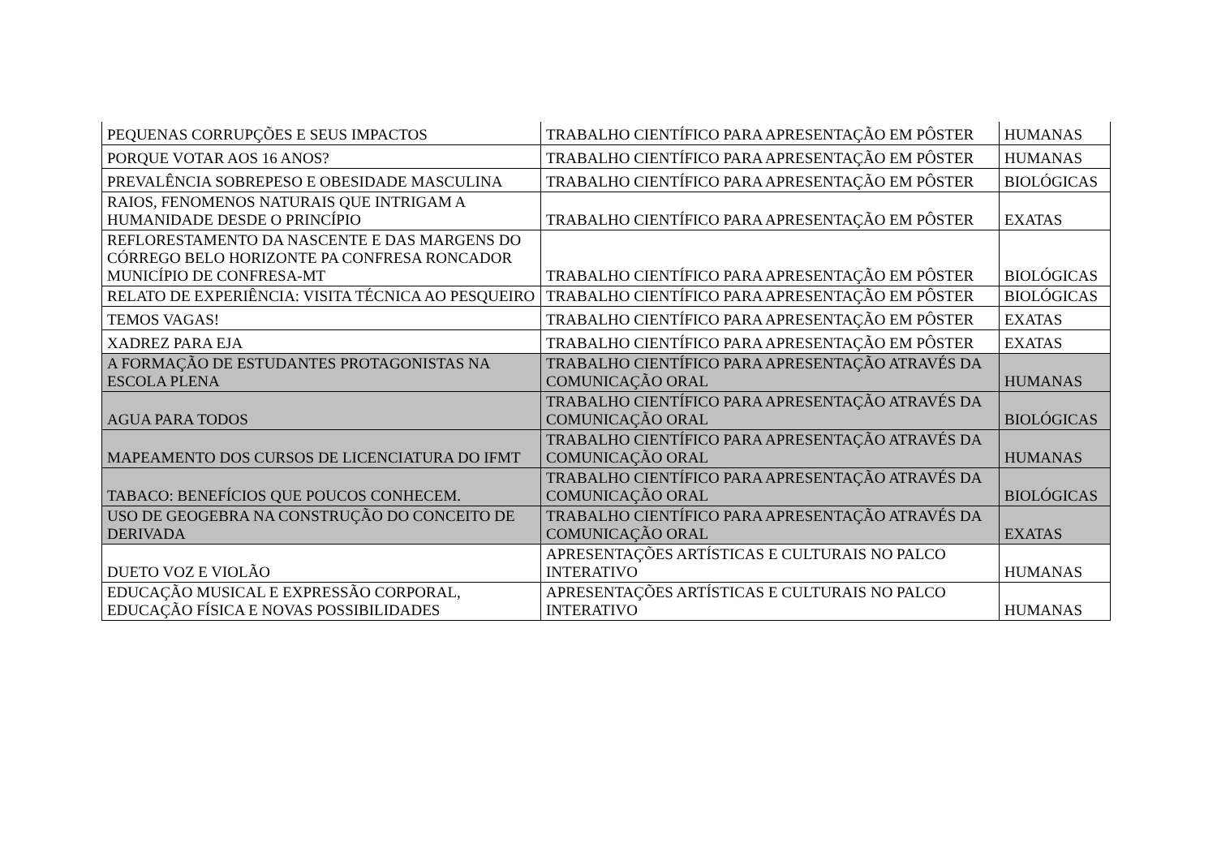| PEQUENAS CORRUPÇÕES E SEUS IMPACTOS | TRABALHO CIENTÍFICO PARA APRESENTAÇÃO EM PÔSTER | HUMANAS |
| PORQUE VOTAR AOS 16 ANOS? | TRABALHO CIENTÍFICO PARA APRESENTAÇÃO EM PÔSTER | HUMANAS |
| PREVALÊNCIA SOBREPESO E OBESIDADE MASCULINA | TRABALHO CIENTÍFICO PARA APRESENTAÇÃO EM PÔSTER | BIOLÓGICAS |
| RAIOS, FENOMENOS NATURAIS QUE INTRIGAM A HUMANIDADE DESDE O PRINCÍPIO | TRABALHO CIENTÍFICO PARA APRESENTAÇÃO EM PÔSTER | EXATAS |
| REFLORESTAMENTO DA NASCENTE E DAS MARGENS DO CÓRREGO BELO HORIZONTE PA CONFRESA RONCADOR MUNICÍPIO DE CONFRESA-MT | TRABALHO CIENTÍFICO PARA APRESENTAÇÃO EM PÔSTER | BIOLÓGICAS |
| RELATO DE EXPERIÊNCIA: VISITA TÉCNICA AO PESQUEIRO | TRABALHO CIENTÍFICO PARA APRESENTAÇÃO EM PÔSTER | BIOLÓGICAS |
| TEMOS VAGAS! | TRABALHO CIENTÍFICO PARA APRESENTAÇÃO EM PÔSTER | EXATAS |
| XADREZ PARA EJA | TRABALHO CIENTÍFICO PARA APRESENTAÇÃO EM PÔSTER | EXATAS |
| A FORMAÇÃO DE ESTUDANTES PROTAGONISTAS NA ESCOLA PLENA | TRABALHO CIENTÍFICO PARA APRESENTAÇÃO ATRAVÉS DA COMUNICAÇÃO ORAL | HUMANAS |
| AGUA PARA TODOS | TRABALHO CIENTÍFICO PARA APRESENTAÇÃO ATRAVÉS DA COMUNICAÇÃO ORAL | BIOLÓGICAS |
| MAPEAMENTO DOS CURSOS DE LICENCIATURA DO IFMT | TRABALHO CIENTÍFICO PARA APRESENTAÇÃO ATRAVÉS DA COMUNICAÇÃO ORAL | HUMANAS |
| TABACO: BENEFÍCIOS QUE POUCOS CONHECEM. | TRABALHO CIENTÍFICO PARA APRESENTAÇÃO ATRAVÉS DA COMUNICAÇÃO ORAL | BIOLÓGICAS |
| USO DE GEOGEBRA NA CONSTRUÇÃO DO CONCEITO DE DERIVADA | TRABALHO CIENTÍFICO PARA APRESENTAÇÃO ATRAVÉS DA COMUNICAÇÃO ORAL | EXATAS |
| DUETO VOZ E VIOLÃO | APRESENTAÇÕES ARTÍSTICAS E CULTURAIS NO PALCO INTERATIVO | HUMANAS |
| EDUCAÇÃO MUSICAL E EXPRESSÃO CORPORAL, EDUCAÇÃO FÍSICA E NOVAS POSSIBILIDADES | APRESENTAÇÕES ARTÍSTICAS E CULTURAIS NO PALCO INTERATIVO | HUMANAS |